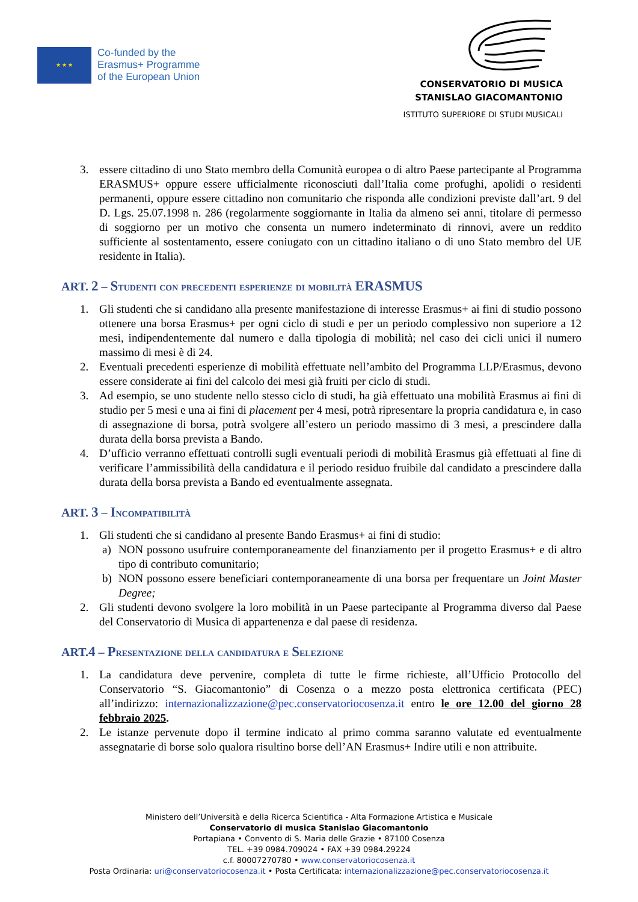★ ★ ★
Co-funded by the
Erasmus+ Programme
of the European Union
CONSERVATORIO DI MUSICA
STANISLAO GIACOMANTONIO
ISTITUTO SUPERIORE DI STUDI MUSICALI
3. essere cittadino di uno Stato membro della Comunità europea o di altro Paese partecipante al Programma ERASMUS+ oppure essere ufficialmente riconosciuti dall’Italia come profughi, apolidi o residenti permanenti, oppure essere cittadino non comunitario che risponda alle condizioni previste dall’art. 9 del D. Lgs. 25.07.1998 n. 286 (regolarmente soggiornante in Italia da almeno sei anni, titolare di permesso di soggiorno per un motivo che consenta un numero indeterminato di rinnovi, avere un reddito sufficiente al sostentamento, essere coniugato con un cittadino italiano o di uno Stato membro del UE residente in Italia).
ART. 2 – Studenti con precedenti esperienze di mobilità ERASMUS
1. Gli studenti che si candidano alla presente manifestazione di interesse Erasmus+ ai fini di studio possono ottenere una borsa Erasmus+ per ogni ciclo di studi e per un periodo complessivo non superiore a 12 mesi, indipendentemente dal numero e dalla tipologia di mobilità; nel caso dei cicli unici il numero massimo di mesi è di 24.
2. Eventuali precedenti esperienze di mobilità effettuate nell’ambito del Programma LLP/Erasmus, devono essere considerate ai fini del calcolo dei mesi già fruiti per ciclo di studi.
3. Ad esempio, se uno studente nello stesso ciclo di studi, ha già effettuato una mobilità Erasmus ai fini di studio per 5 mesi e una ai fini di placement per 4 mesi, potrà ripresentare la propria candidatura e, in caso di assegnazione di borsa, potrà svolgere all’estero un periodo massimo di 3 mesi, a prescindere dalla durata della borsa prevista a Bando.
4. D’ufficio verranno effettuati controlli sugli eventuali periodi di mobilità Erasmus già effettuati al fine di verificare l’ammissibilità della candidatura e il periodo residuo fruibile dal candidato a prescindere dalla durata della borsa prevista a Bando ed eventualmente assegnata.
ART. 3 – Incompatibilità
1. Gli studenti che si candidano al presente Bando Erasmus+ ai fini di studio:
a) NON possono usufruire contemporaneamente del finanziamento per il progetto Erasmus+ e di altro tipo di contributo comunitario;
b) NON possono essere beneficiari contemporaneamente di una borsa per frequentare un Joint Master Degree;
2. Gli studenti devono svolgere la loro mobilità in un Paese partecipante al Programma diverso dal Paese del Conservatorio di Musica di appartenenza e dal paese di residenza.
ART.4 – Presentazione della candidatura e Selezione
1. La candidatura deve pervenire, completa di tutte le firme richieste, all’Ufficio Protocollo del Conservatorio “S. Giacomantonio” di Cosenza o a mezzo posta elettronica certificata (PEC) all’indirizzo: internazionalizzazione@pec.conservatoriocosenza.it entro le ore 12.00 del giorno 28 febbraio 2025.
2. Le istanze pervenute dopo il termine indicato al primo comma saranno valutate ed eventualmente assegnatarie di borse solo qualora risultino borse dell’AN Erasmus+ Indire utili e non attribuite.
Ministero dell’Università e della Ricerca Scientifica - Alta Formazione Artistica e Musicale
Conservatorio di musica Stanislao Giacomantonio
Portapiana • Convento di S. Maria delle Grazie • 87100 Cosenza
TEL. +39 0984.709024 • FAX +39 0984.29224
c.f. 80007270780 • www.conservatoriocosenza.it
Posta Ordinaria: uri@conservatoriocosenza.it • Posta Certificata: internazionalizzazione@pec.conservatoriocosenza.it